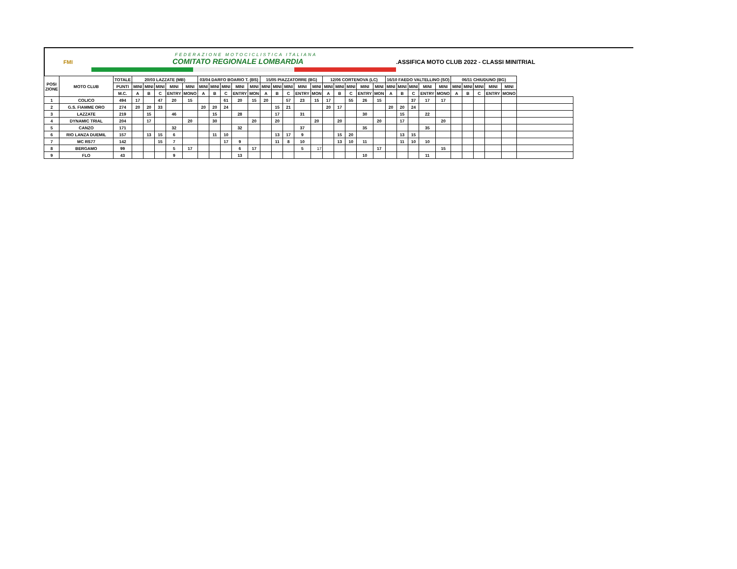FMI
FEDERAZIONE MOTOCICLISTICA ITALIANA
COMITATO REGIONALE LOMBARDIA
.ASSIFICA MOTO CLUB 2022 - CLASSI MINITRIAL
| POSI ZIONE | MOTO CLUB | TOTALE | 20/03 LAZZATE (MB) | | | | | 03/04 DARFO BOARIO T. (BS) | | | | | 15/05 PIAZZATORRE (BG) | | | | | 12/06 CORTENOVA (LC) | | | | | 16/10 FAEDO VALTELLINO (SO) | | | | | 06/11 CHIUDUNO (BG) | | | | | |
| --- | --- | --- | --- | --- | --- | --- | --- | --- | --- | --- | --- | --- | --- | --- | --- | --- | --- | --- | --- | --- | --- | --- | --- | --- | --- | --- | --- | --- | --- | --- | --- | --- | --- |
| | | PUNTI | MINI | MINI | MINI | MINI | MINI | MINI | MINI | MINI | MINI | MINI | MINI | MINI | MINI | MINI | MINI | MINI | MINI | MINI | MINI | MINI | MINI | MINI | MINI | MINI | MINI | MINI | MINI | MINI | MINI | MINI | |
| | | M.C. | A | B | C | ENTRY | MONO | A | B | C | ENTRY | MON | A | B | C | ENTRY | MON | A | B | C | ENTRY | MON | A | B | C | ENTRY | MONO | A | B | C | ENTRY | MONO | |
| 1 | COLICO | 494 | 17 | | 47 | 20 | 15 | | | 61 | 20 | 15 | 20 | | 57 | 23 | 15 | 17 | | 55 | 26 | 15 | | | 37 | 17 | 17 | | | | | | |
| 2 | G.S. FIAMME ORO | 274 | 20 | 20 | 33 | | | 20 | 20 | 24 | | | | 15 | 21 | | | 20 | 17 | | | | 20 | 20 | 24 | | | | | | | | |
| 3 | LAZZATE | 219 | | 15 | | 46 | | | 15 | | 28 | | | 17 | | 31 | | | | | 30 | | | 15 | | 22 | | | | | | | |
| 4 | DYNAMIC TRIAL | 204 | | 17 | | | 20 | | 30 | | | 20 | | 20 | | | 20 | | 20 | | | 20 | | 17 | | | 20 | | | | | | |
| 5 | CANZO | 171 | | | | 32 | | | | | 32 | | | | | 37 | | | | | 35 | | | | | 35 | | | | | | | |
| 6 | RIO LANZA DUEMIL | 157 | | 13 | 15 | 6 | | | 11 | 10 | | | | 13 | 17 | 9 | | | 15 | 20 | | | | 13 | 15 | | | | | | | | |
| 7 | MC RS77 | 142 | | | 15 | 7 | | | | 17 | 9 | | | 11 | 8 | 10 | | | 13 | 10 | 11 | | | 11 | 10 | 10 | | | | | | | |
| 8 | BERGAMO | 99 | | | | 5 | 17 | | | | 6 | 17 | | | | 5 | 17 | | | | | 17 | | | | | 15 | | | | | | |
| 9 | FLO | 43 | | | | 9 | | | | | 13 | | | | | | | | | | 10 | | | | | 11 | | | | | | | |